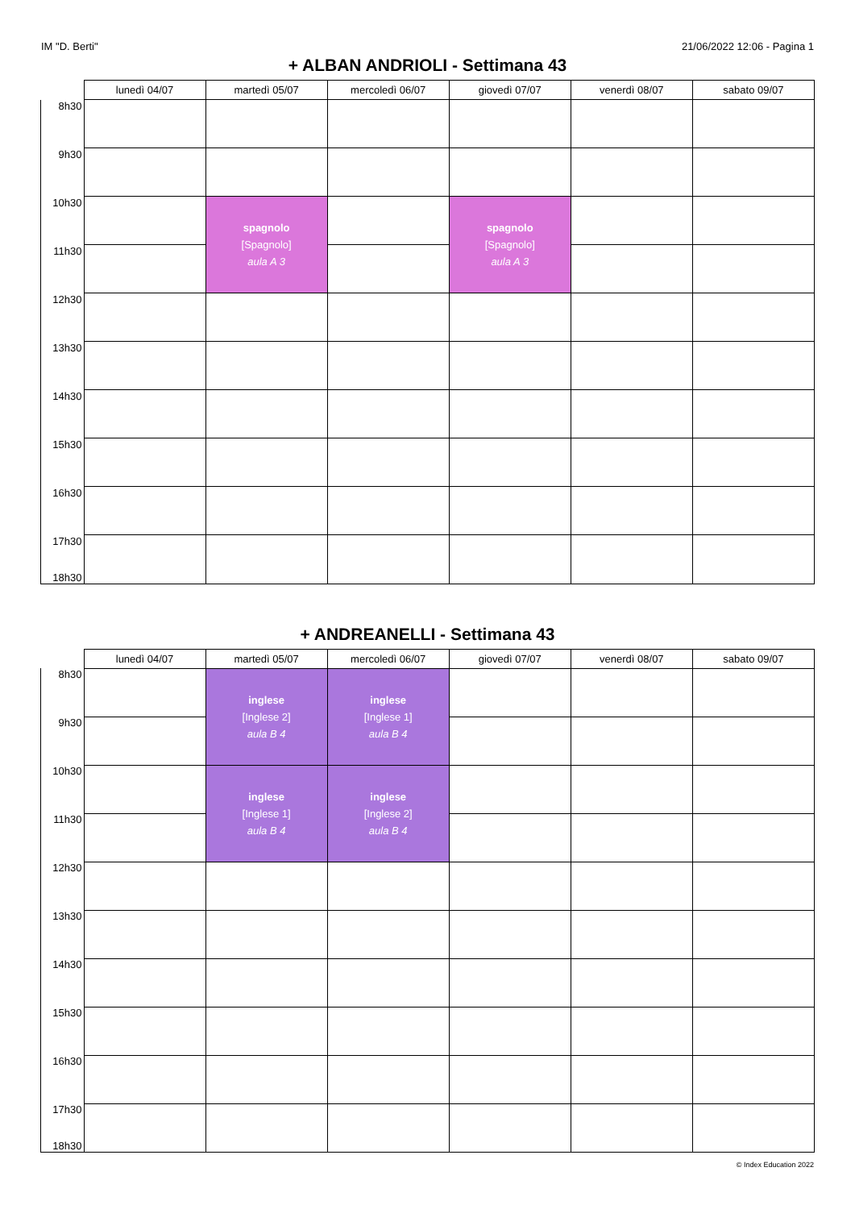IM "D. Berti" 21/06/2022 12:06 - Pagina 1
+ ALBAN ANDRIOLI - Settimana 43
| | lunedì 04/07 | martedì 05/07 | mercoledì 06/07 | giovedì 07/07 | venerdì 08/07 | sabato 09/07 |
| --- | --- | --- | --- | --- | --- | --- |
| 8h30 | | | | | | |
| 9h30 | | | | | | |
| 10h30 | | spagnolo [Spagnolo] aula A 3 | | spagnolo [Spagnolo] aula A 3 | | |
| 11h30 | | | | | | |
| 12h30 | | | | | | |
| 13h30 | | | | | | |
| 14h30 | | | | | | |
| 15h30 | | | | | | |
| 16h30 | | | | | | |
| 17h30 18h30 | | | | | | |
+ ANDREANELLI - Settimana 43
| | lunedì 04/07 | martedì 05/07 | mercoledì 06/07 | giovedì 07/07 | venerdì 08/07 | sabato 09/07 |
| --- | --- | --- | --- | --- | --- | --- |
| 8h30 | | inglese [Inglese 2] aula B 4 | inglese [Inglese 1] aula B 4 | | | |
| 9h30 | | | | | | |
| 10h30 | | inglese [Inglese 1] aula B 4 | inglese [Inglese 2] aula B 4 | | | |
| 11h30 | | | | | | |
| 12h30 | | | | | | |
| 13h30 | | | | | | |
| 14h30 | | | | | | |
| 15h30 | | | | | | |
| 16h30 | | | | | | |
| 17h30 18h30 | | | | | | |
© Index Education 2022